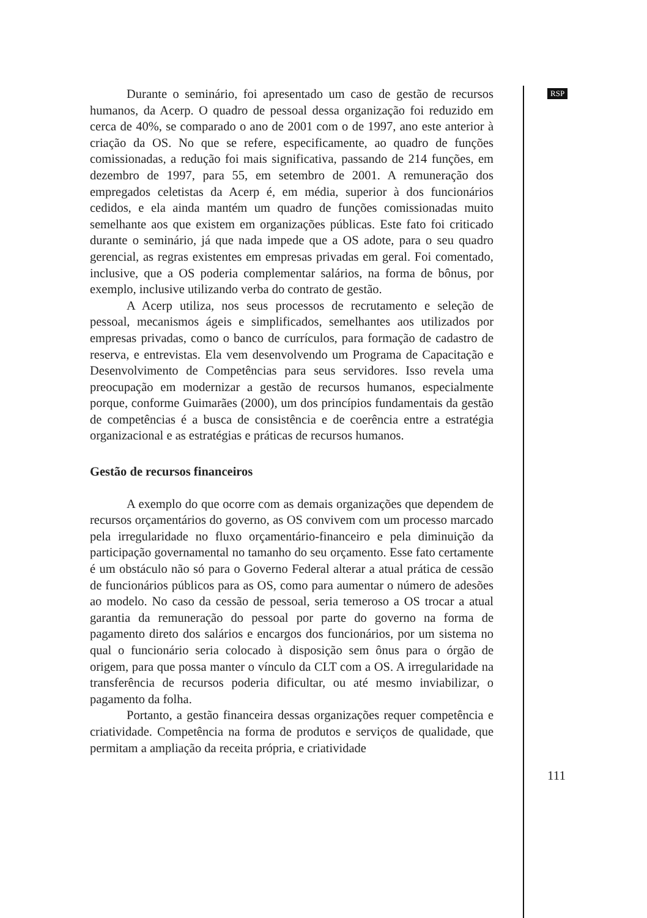RSP
Durante o seminário, foi apresentado um caso de gestão de recursos humanos, da Acerp. O quadro de pessoal dessa organização foi reduzido em cerca de 40%, se comparado o ano de 2001 com o de 1997, ano este anterior à criação da OS. No que se refere, especificamente, ao quadro de funções comissionadas, a redução foi mais significativa, passando de 214 funções, em dezembro de 1997, para 55, em setembro de 2001. A remuneração dos empregados celetistas da Acerp é, em média, superior à dos funcionários cedidos, e ela ainda mantém um quadro de funções comissionadas muito semelhante aos que existem em organizações públicas. Este fato foi criticado durante o seminário, já que nada impede que a OS adote, para o seu quadro gerencial, as regras existentes em empresas privadas em geral. Foi comentado, inclusive, que a OS poderia complementar salários, na forma de bônus, por exemplo, inclusive utilizando verba do contrato de gestão.
A Acerp utiliza, nos seus processos de recrutamento e seleção de pessoal, mecanismos ágeis e simplificados, semelhantes aos utilizados por empresas privadas, como o banco de currículos, para formação de cadastro de reserva, e entrevistas. Ela vem desenvolvendo um Programa de Capacitação e Desenvolvimento de Competências para seus servidores. Isso revela uma preocupação em modernizar a gestão de recursos humanos, especialmente porque, conforme Guimarães (2000), um dos princípios fundamentais da gestão de competências é a busca de consistência e de coerência entre a estratégia organizacional e as estratégias e práticas de recursos humanos.
Gestão de recursos financeiros
A exemplo do que ocorre com as demais organizações que dependem de recursos orçamentários do governo, as OS convivem com um processo marcado pela irregularidade no fluxo orçamentário-financeiro e pela diminuição da participação governamental no tamanho do seu orçamento. Esse fato certamente é um obstáculo não só para o Governo Federal alterar a atual prática de cessão de funcionários públicos para as OS, como para aumentar o número de adesões ao modelo. No caso da cessão de pessoal, seria temeroso a OS trocar a atual garantia da remuneração do pessoal por parte do governo na forma de pagamento direto dos salários e encargos dos funcionários, por um sistema no qual o funcionário seria colocado à disposição sem ônus para o órgão de origem, para que possa manter o vínculo da CLT com a OS. A irregularidade na transferência de recursos poderia dificultar, ou até mesmo inviabilizar, o pagamento da folha.
Portanto, a gestão financeira dessas organizações requer competência e criatividade. Competência na forma de produtos e serviços de qualidade, que permitam a ampliação da receita própria, e criatividade
111